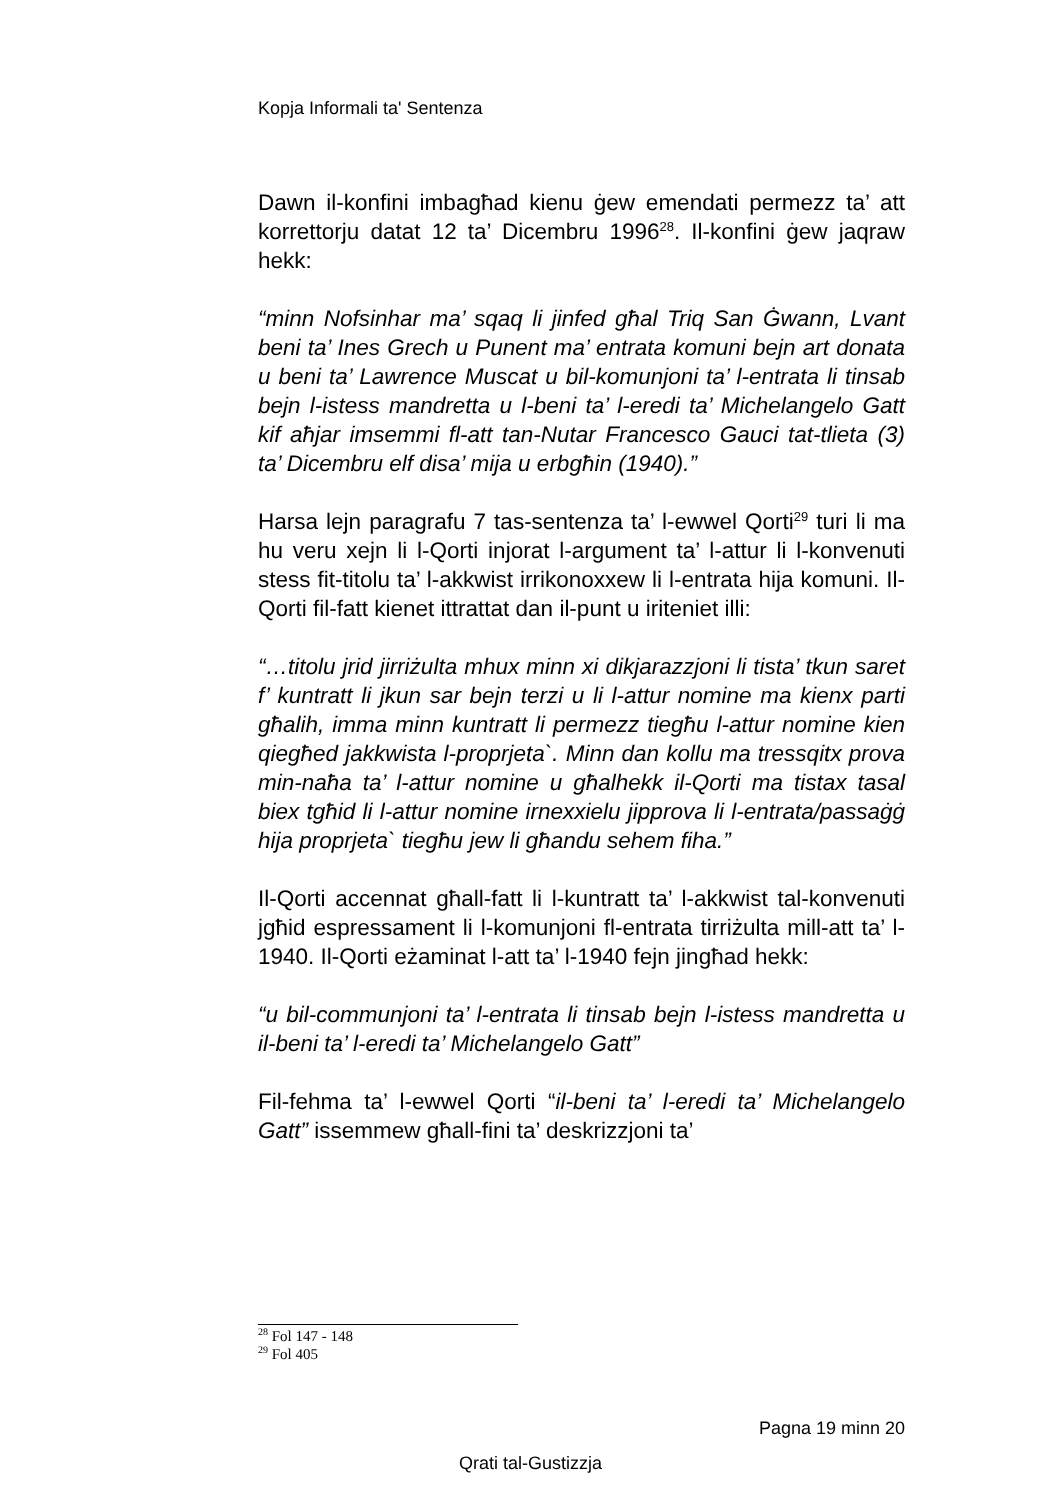Kopja Informali ta' Sentenza
Dawn il-konfini imbagħad kienu ġew emendati permezz ta’ att korrettorju datat 12 ta’ Dicembru 1996<sup>28</sup>. Il-konfini ġew jaqraw hekk:
“minn Nofsinhar ma’ sqaq li jinfed għal Triq San Ġwann, Lvant beni ta’ Ines Grech u Punent ma’ entrata komuni bejn art donata u beni ta’ Lawrence Muscat u bil-komunjoni ta’ l-entrata li tinsab bejn l-istess mandretta u l-beni ta’ l-eredi ta’ Michelangelo Gatt kif aħjar imsemmi fl-att tan-Nutar Francesco Gauci tat-tlieta (3) ta’ Dicembru elf disa’ mija u erbgħin (1940).”
Harsa lejn paragrafu 7 tas-sentenza ta’ l-ewwel Qorti<sup>29</sup> turi li ma hu veru xejn li l-Qorti injorat l-argument ta’ l-attur li l-konvenuti stess fit-titolu ta’ l-akkwist irrikonoxxew li l-entrata hija komuni. Il-Qorti fil-fatt kienet ittrattat dan il-punt u iriteniet illi:
“…titolu jrid jirriżulta mhux minn xi dikjarazzjoni li tista’ tkun saret f’ kuntratt li jkun sar bejn terzi u li l-attur nomine ma kienx parti għalih, imma minn kuntratt li permezz tiegħu l-attur nomine kien qiegħed jakkwista l-proprjeta`. Minn dan kollu ma tressqitx prova min-naħa ta’ l-attur nomine u għalhekk il-Qorti ma tistax tasal biex tgħid li l-attur nomine irnexxielu jipprova li l-entrata/passaġġ hija proprjeta` tiegħu jew li għandu sehem fiha.”
Il-Qorti accennat għall-fatt li l-kuntratt ta’ l-akkwist tal-konvenuti jgħid espressament li l-komunjoni fl-entrata tirriżulta mill-att ta’ l-1940. Il-Qorti eżaminat l-att ta’ l-1940 fejn jingħad hekk:
“u bil-communjoni ta’ l-entrata li tinsab bejn l-istess mandretta u il-beni ta’ l-eredi ta’ Michelangelo Gatt”
Fil-fehma ta’ l-ewwel Qorti “il-beni ta’ l-eredi ta’ Michelangelo Gatt” issemmew għall-fini ta’ deskrizzjoni ta’
<sup>28</sup> Fol 147 - 148
<sup>29</sup> Fol 405
Pagna 19 minn 20
Qrati tal-Gustizzja